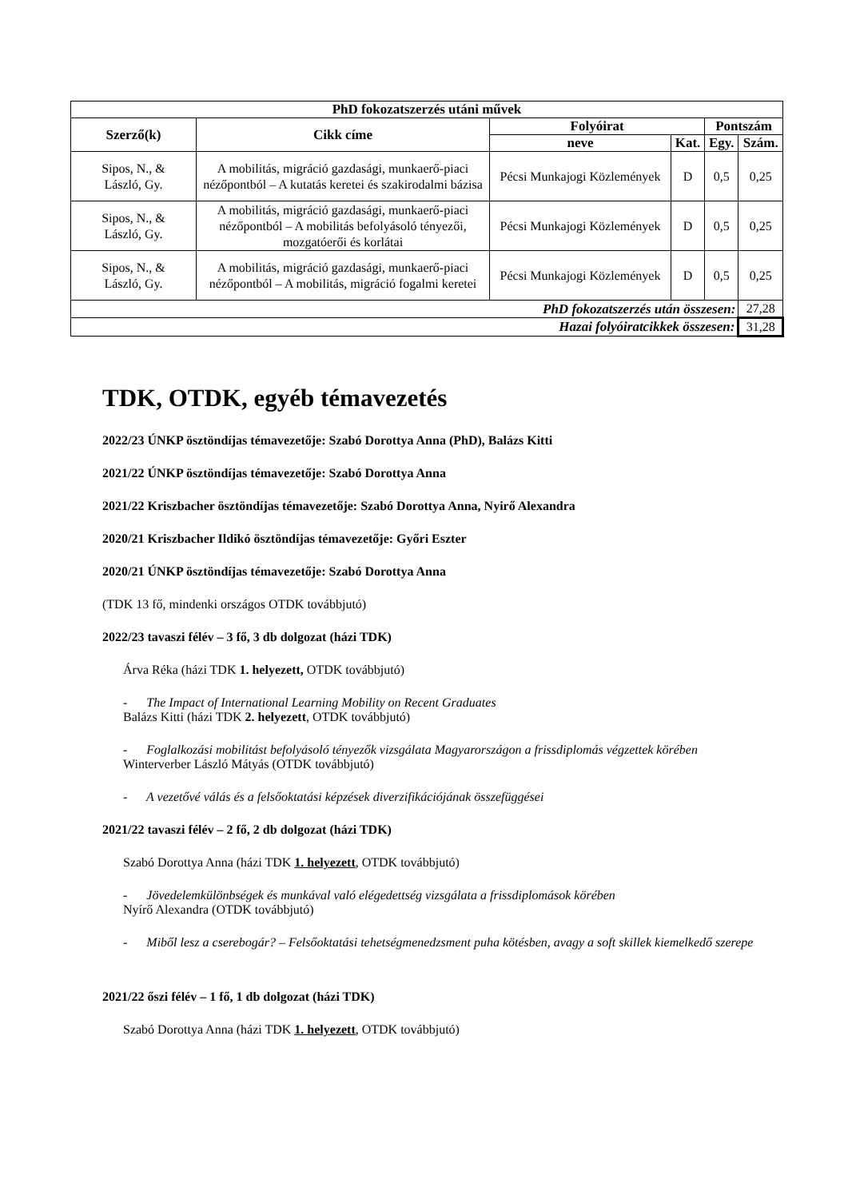| PhD fokozatszerzés utáni művek | | | | | |
| --- | --- | --- | --- | --- | --- |
| Szerző(k) | Cikk címe | Folyóirat | | Pontszám | |
| | | neve | Kat. | Egy. | Szám. |
| Sipos, N., & László, Gy. | A mobilitás, migráció gazdasági, munkaerő-piaci nézőpontból – A kutatás keretei és szakirodalmi bázisa | Pécsi Munkajogi Közlemények | D | 0,5 | 0,25 |
| Sipos, N., & László, Gy. | A mobilitás, migráció gazdasági, munkaerő-piaci nézőpontból – A mobilitás befolyásoló tényezői, mozgatóerői és korlátai | Pécsi Munkajogi Közlemények | D | 0,5 | 0,25 |
| Sipos, N., & László, Gy. | A mobilitás, migráció gazdasági, munkaerő-piaci nézőpontból – A mobilitás, migráció fogalmi keretei | Pécsi Munkajogi Közlemények | D | 0,5 | 0,25 |
| PhD fokozatszerzés után összesen: | | | | | 27,28 |
| Hazai folyóiratcikkek összesen: | | | | | 31,28 |
TDK, OTDK, egyéb témavezetés
2022/23 ÚNKP ösztöndíjas témavezetője: Szabó Dorottya Anna (PhD), Balázs Kitti
2021/22 ÚNKP ösztöndíjas témavezetője: Szabó Dorottya Anna
2021/22 Kriszbacher ösztöndíjas témavezetője: Szabó Dorottya Anna, Nyirő Alexandra
2020/21 Kriszbacher Ildikó ösztöndíjas témavezetője: Győri Eszter
2020/21 ÚNKP ösztöndíjas témavezetője: Szabó Dorottya Anna
(TDK 13 fő, mindenki országos OTDK továbbjutó)
2022/23 tavaszi félév – 3 fő, 3 db dolgozat (házi TDK)
Árva Réka (házi TDK 1. helyezett, OTDK továbbjutó)
- The Impact of International Learning Mobility on Recent Graduates
Balázs Kitti (házi TDK 2. helyezett, OTDK továbbjutó)
- Foglalkozási mobilitást befolyásoló tényezők vizsgálata Magyarországon a frissdiplomás végzettek körében
Winterverber László Mátyás (OTDK továbbjutó)
- A vezetővé válás és a felsőoktatási képzések diverzifikációjának összefüggései
2021/22 tavaszi félév – 2 fő, 2 db dolgozat (házi TDK)
Szabó Dorottya Anna (házi TDK 1. helyezett, OTDK továbbjutó)
- Jövedelemkülönbségek és munkával való elégedettség vizsgálata a frissdiplomások körében
Nyírő Alexandra (OTDK továbbjutó)
- Miből lesz a cserebogár? – Felsőoktatási tehetségmenedzsment puha kötésben, avagy a soft skillek kiemelkedő szerepe
2021/22 őszi félév – 1 fő, 1 db dolgozat (házi TDK)
Szabó Dorottya Anna (házi TDK 1. helyezett, OTDK továbbjutó)